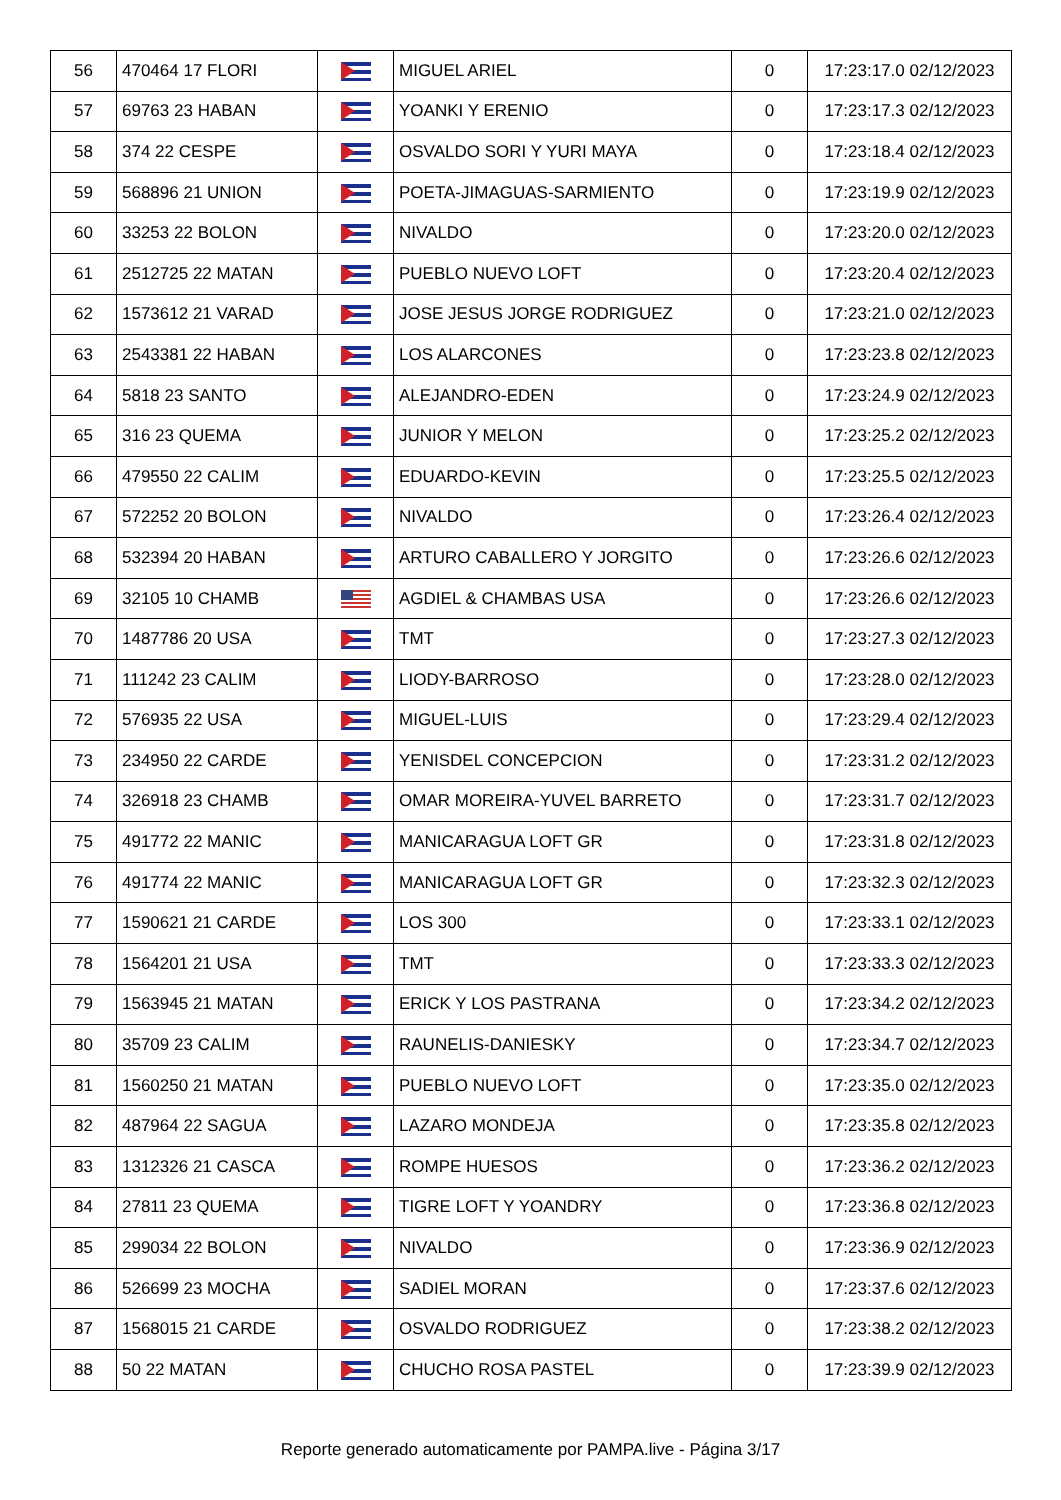| 56 | 470464 17 FLORI | | MIGUEL ARIEL | 0 | 17:23:17.0 02/12/2023 |
| 57 | 69763 23 HABAN | | YOANKI Y ERENIO | 0 | 17:23:17.3 02/12/2023 |
| 58 | 374 22 CESPE | | OSVALDO SORI Y YURI MAYA | 0 | 17:23:18.4 02/12/2023 |
| 59 | 568896 21 UNION | | POETA-JIMAGUAS-SARMIENTO | 0 | 17:23:19.9 02/12/2023 |
| 60 | 33253 22 BOLON | | NIVALDO | 0 | 17:23:20.0 02/12/2023 |
| 61 | 2512725 22 MATAN | | PUEBLO NUEVO LOFT | 0 | 17:23:20.4 02/12/2023 |
| 62 | 1573612 21 VARAD | | JOSE JESUS JORGE RODRIGUEZ | 0 | 17:23:21.0 02/12/2023 |
| 63 | 2543381 22 HABAN | | LOS ALARCONES | 0 | 17:23:23.8 02/12/2023 |
| 64 | 5818 23 SANTO | | ALEJANDRO-EDEN | 0 | 17:23:24.9 02/12/2023 |
| 65 | 316 23 QUEMA | | JUNIOR Y MELON | 0 | 17:23:25.2 02/12/2023 |
| 66 | 479550 22 CALIM | | EDUARDO-KEVIN | 0 | 17:23:25.5 02/12/2023 |
| 67 | 572252 20 BOLON | | NIVALDO | 0 | 17:23:26.4 02/12/2023 |
| 68 | 532394 20 HABAN | | ARTURO CABALLERO Y JORGITO | 0 | 17:23:26.6 02/12/2023 |
| 69 | 32105 10 CHAMB | | AGDIEL & CHAMBAS USA | 0 | 17:23:26.6 02/12/2023 |
| 70 | 1487786 20 USA | | TMT | 0 | 17:23:27.3 02/12/2023 |
| 71 | 111242 23 CALIM | | LIODY-BARROSO | 0 | 17:23:28.0 02/12/2023 |
| 72 | 576935 22 USA | | MIGUEL-LUIS | 0 | 17:23:29.4 02/12/2023 |
| 73 | 234950 22 CARDE | | YENISDEL CONCEPCION | 0 | 17:23:31.2 02/12/2023 |
| 74 | 326918 23 CHAMB | | OMAR MOREIRA-YUVEL BARRETO | 0 | 17:23:31.7 02/12/2023 |
| 75 | 491772 22 MANIC | | MANICARAGUA LOFT GR | 0 | 17:23:31.8 02/12/2023 |
| 76 | 491774 22 MANIC | | MANICARAGUA LOFT GR | 0 | 17:23:32.3 02/12/2023 |
| 77 | 1590621 21 CARDE | | LOS 300 | 0 | 17:23:33.1 02/12/2023 |
| 78 | 1564201 21 USA | | TMT | 0 | 17:23:33.3 02/12/2023 |
| 79 | 1563945 21 MATAN | | ERICK Y LOS PASTRANA | 0 | 17:23:34.2 02/12/2023 |
| 80 | 35709 23 CALIM | | RAUNELIS-DANIESKY | 0 | 17:23:34.7 02/12/2023 |
| 81 | 1560250 21 MATAN | | PUEBLO NUEVO LOFT | 0 | 17:23:35.0 02/12/2023 |
| 82 | 487964 22 SAGUA | | LAZARO MONDEJA | 0 | 17:23:35.8 02/12/2023 |
| 83 | 1312326 21 CASCA | | ROMPE HUESOS | 0 | 17:23:36.2 02/12/2023 |
| 84 | 27811 23 QUEMA | | TIGRE LOFT Y YOANDRY | 0 | 17:23:36.8 02/12/2023 |
| 85 | 299034 22 BOLON | | NIVALDO | 0 | 17:23:36.9 02/12/2023 |
| 86 | 526699 23 MOCHA | | SADIEL MORAN | 0 | 17:23:37.6 02/12/2023 |
| 87 | 1568015 21 CARDE | | OSVALDO RODRIGUEZ | 0 | 17:23:38.2 02/12/2023 |
| 88 | 50 22 MATAN | | CHUCHO ROSA PASTEL | 0 | 17:23:39.9 02/12/2023 |
Reporte generado automaticamente por PAMPA.live - Página 3/17